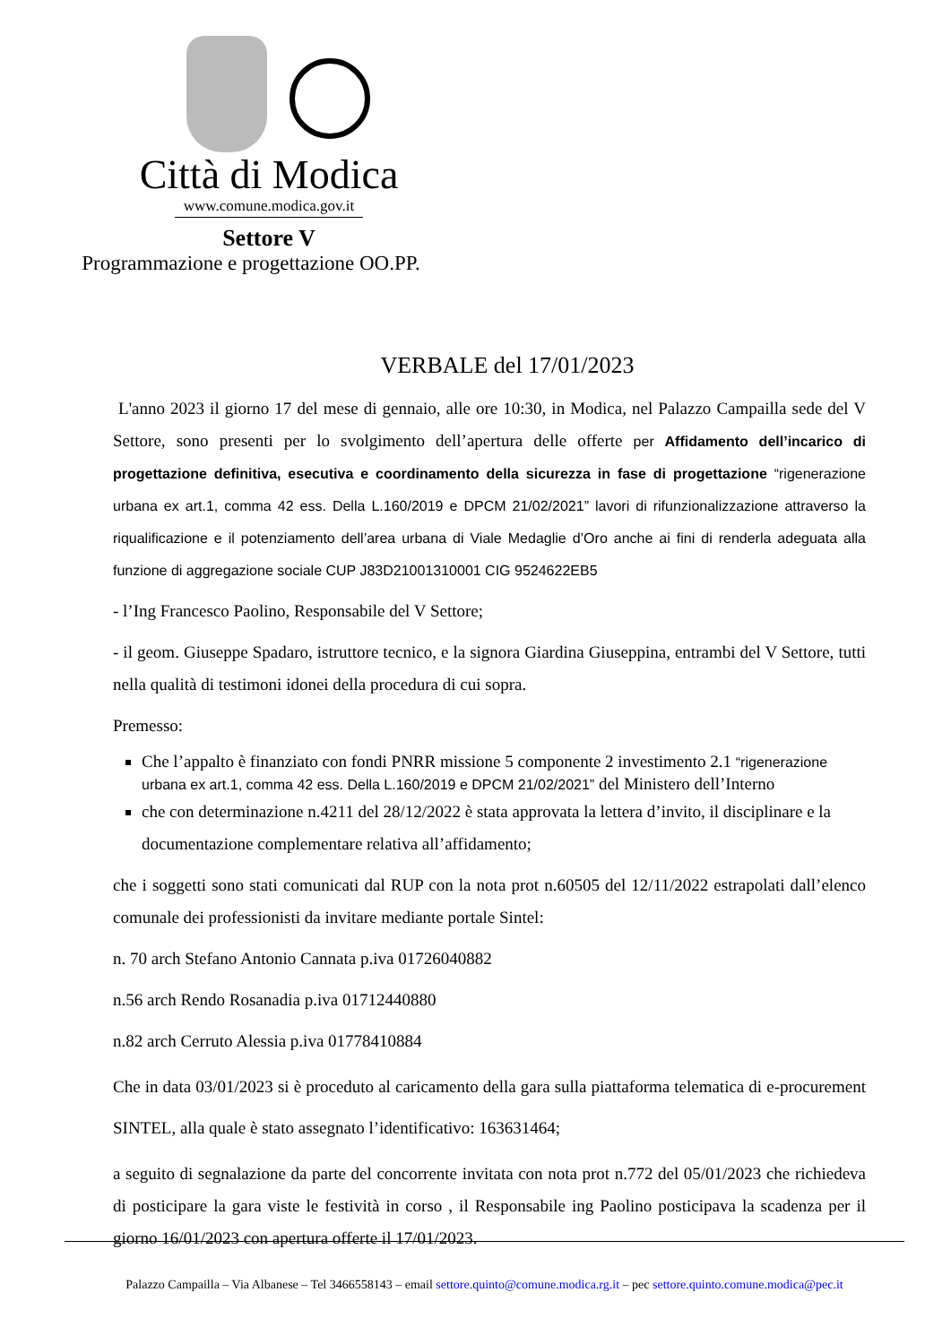Città di Modica
www.comune.modica.gov.it
Settore V
Programmazione e progettazione OO.PP.
VERBALE del 17/01/2023
L'anno 2023 il giorno 17 del mese di gennaio, alle ore 10:30, in Modica, nel Palazzo Campailla sede del V Settore, sono presenti per lo svolgimento dell’apertura delle offerte per Affidamento dell’incarico di progettazione definitiva, esecutiva e coordinamento della sicurezza in fase di progettazione “rigenerazione urbana ex art.1, comma 42 ess. Della L.160/2019 e DPCM 21/02/2021” lavori di rifunzionalizzazione attraverso la riqualificazione e il potenziamento dell’area urbana di Viale Medaglie d’Oro anche ai fini di renderla adeguata alla funzione di aggregazione sociale CUP J83D21001310001 CIG 9524622EB5
- l’Ing Francesco Paolino, Responsabile del V Settore;
- il geom. Giuseppe Spadaro, istruttore tecnico, e la signora Giardina Giuseppina, entrambi del V Settore, tutti nella qualità di testimoni idonei della procedura di cui sopra.
Premesso:
Che l’appalto è finanziato con fondi PNRR missione 5 componente 2 investimento 2.1 “rigenerazione urbana ex art.1, comma 42 ess. Della L.160/2019 e DPCM 21/02/2021” del Ministero dell’Interno
che con determinazione n.4211 del 28/12/2022 è stata approvata la lettera d’invito, il disciplinare e la documentazione complementare relativa all’affidamento;
che i soggetti sono stati comunicati dal RUP con la nota prot n.60505 del 12/11/2022 estrapolati dall’elenco comunale dei professionisti da invitare mediante portale Sintel:
n. 70 arch Stefano Antonio Cannata p.iva 01726040882
n.56 arch Rendo Rosanadia p.iva 01712440880
n.82 arch Cerruto Alessia p.iva 01778410884
Che in data 03/01/2023 si è proceduto al caricamento della gara sulla piattaforma telematica di e-procurement SINTEL, alla quale è stato assegnato l’identificativo: 163631464;
a seguito di segnalazione da parte del concorrente invitata con nota prot n.772 del 05/01/2023 che richiedeva di posticipare la gara viste le festività in corso , il Responsabile ing Paolino posticipava la scadenza per il giorno 16/01/2023 con apertura offerte il 17/01/2023.
Palazzo Campailla – Via Albanese – Tel 3466558143 – email settore.quinto@comune.modica.rg.it – pec settore.quinto.comune.modica@pec.it